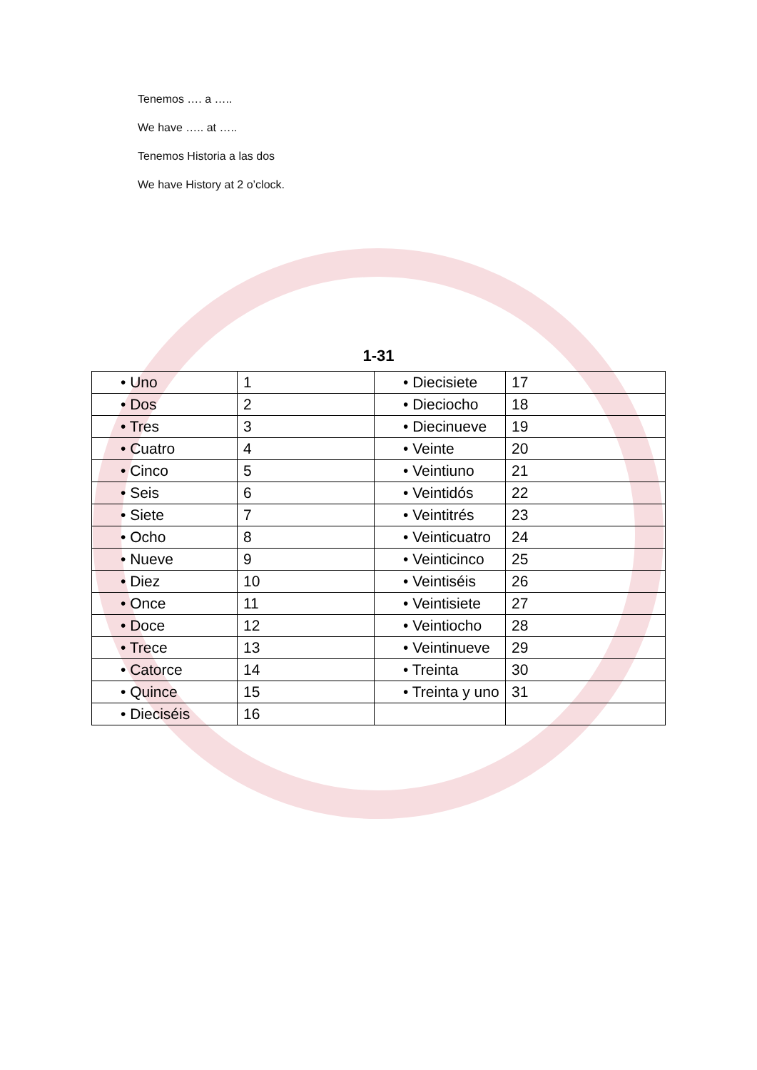Tenemos …. a …..
We have ….. at …..
Tenemos Historia a las dos
We have History at 2 o’clock.
1-31
| • Uno | 1 | • Diecisiete | 17 |
| • Dos | 2 | • Dieciocho | 18 |
| • Tres | 3 | • Diecinueve | 19 |
| • Cuatro | 4 | • Veinte | 20 |
| • Cinco | 5 | • Veintiuno | 21 |
| • Seis | 6 | • Veintidós | 22 |
| • Siete | 7 | • Veintitrés | 23 |
| • Ocho | 8 | • Veinticuatro | 24 |
| • Nueve | 9 | • Veinticinco | 25 |
| • Diez | 10 | • Veintiséis | 26 |
| • Once | 11 | • Veintisiete | 27 |
| • Doce | 12 | • Veintiocho | 28 |
| • Trece | 13 | • Veintinueve | 29 |
| • Catorce | 14 | • Treinta | 30 |
| • Quince | 15 | • Treinta y uno | 31 |
| • Dieciséis | 16 | | |